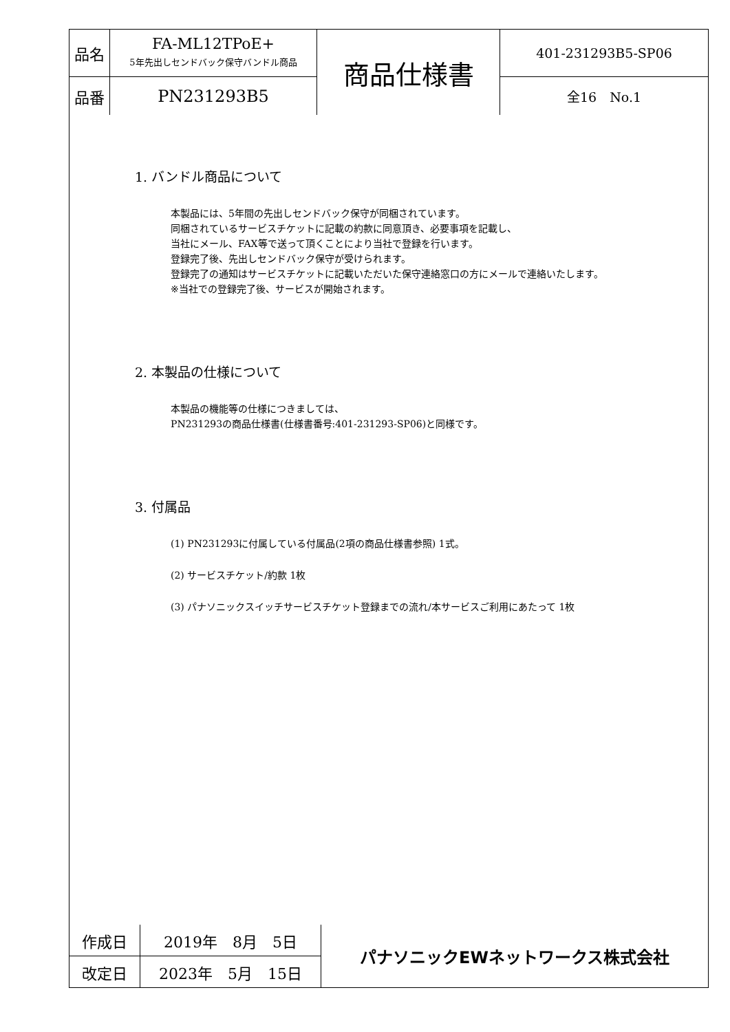| 品名 | FA-ML12TPoE+ 5年先出しセンドバック保守バンドル商品 | 商品仕様書 | 401-231293B5-SP06 |
| 品番 | PN231293B5 | | 全16 No.1 |
1. バンドル商品について
本製品には、5年間の先出しセンドバック保守が同梱されています。
同梱されているサービスチケットに記載の約款に同意頂き、必要事項を記載し、
当社にメール、FAX等で送って頂くことにより当社で登録を行います。
登録完了後、先出しセンドバック保守が受けられます。
登録完了の通知はサービスチケットに記載いただいた保守連絡窓口の方にメールで連絡いたします。
※当社での登録完了後、サービスが開始されます。
2. 本製品の仕様について
本製品の機能等の仕様につきましては、
PN231293の商品仕様書(仕様書番号:401-231293-SP06)と同様です。
3. 付属品
(1) PN231293に付属している付属品(2項の商品仕様書参照) 1式。
(2) サービスチケット/約款 1枚
(3) パナソニックスイッチサービスチケット登録までの流れ/本サービスご利用にあたって 1枚
| 作成日 | 2019年 8月 5日 | パナソニックEWネットワークス株式会社 |
| 改定日 | 2023年 5月 15日 | |